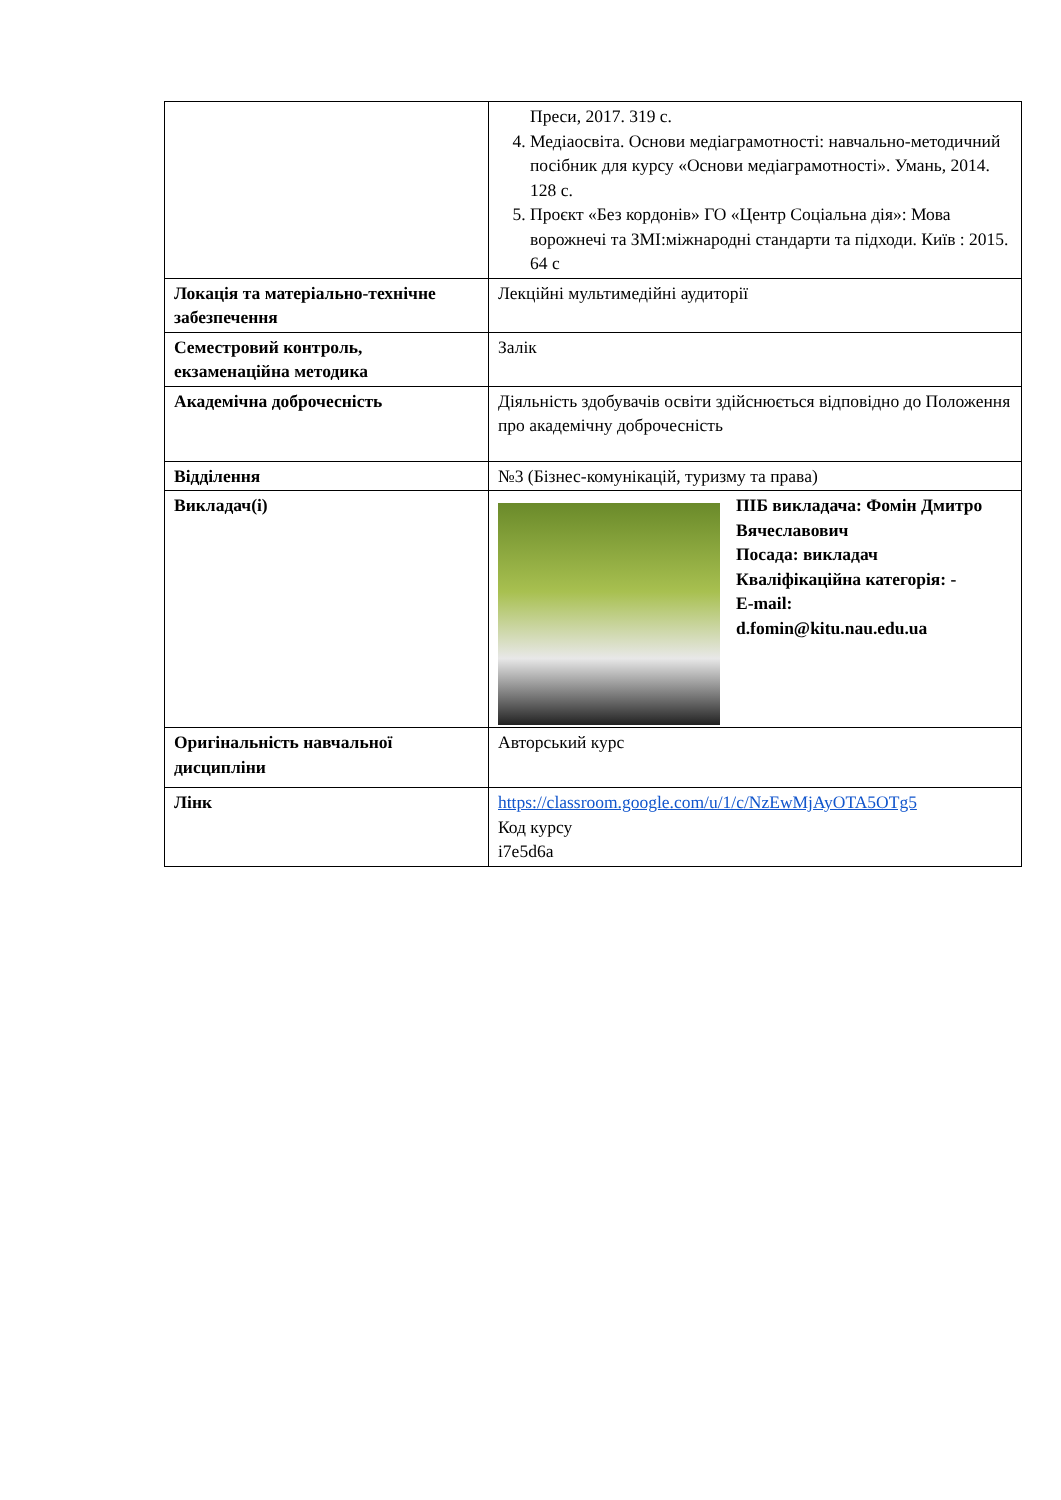| | Преси, 2017. 319 с. 4. Медіаосвіта. Основи медіаграмотності: навчально-методичний посібник для курсу «Основи медіаграмотності». Умань, 2014. 128 с. 5. Проєкт «Без кордонів» ГО «Центр Соціальна дія»: Мова ворожнечі та ЗМІ:міжнародні стандарти та підходи. Київ : 2015. 64 с |
| Локація та матеріально-технічне забезпечення | Лекційні мультимедійні аудиторії |
| Семестровий контроль, екзаменаційна методика | Залік |
| Академічна доброчесність | Діяльність здобувачів освіти здійснюється відповідно до Положення про академічну доброчесність |
| Відділення | №3 (Бізнес-комунікацій, туризму та права) |
| Викладач(і) | ПІБ викладача: Фомін Дмитро Вячеславович Посада: викладач Кваліфікаційна категорія: - E-mail: d.fomin@kitu.nau.edu.ua |
| Оригінальність навчальної дисципліни | Авторський курс |
| Лінк | https://classroom.google.com/u/1/c/NzEwMjAyOTA5OTg5 Код курсу i7e5d6a |